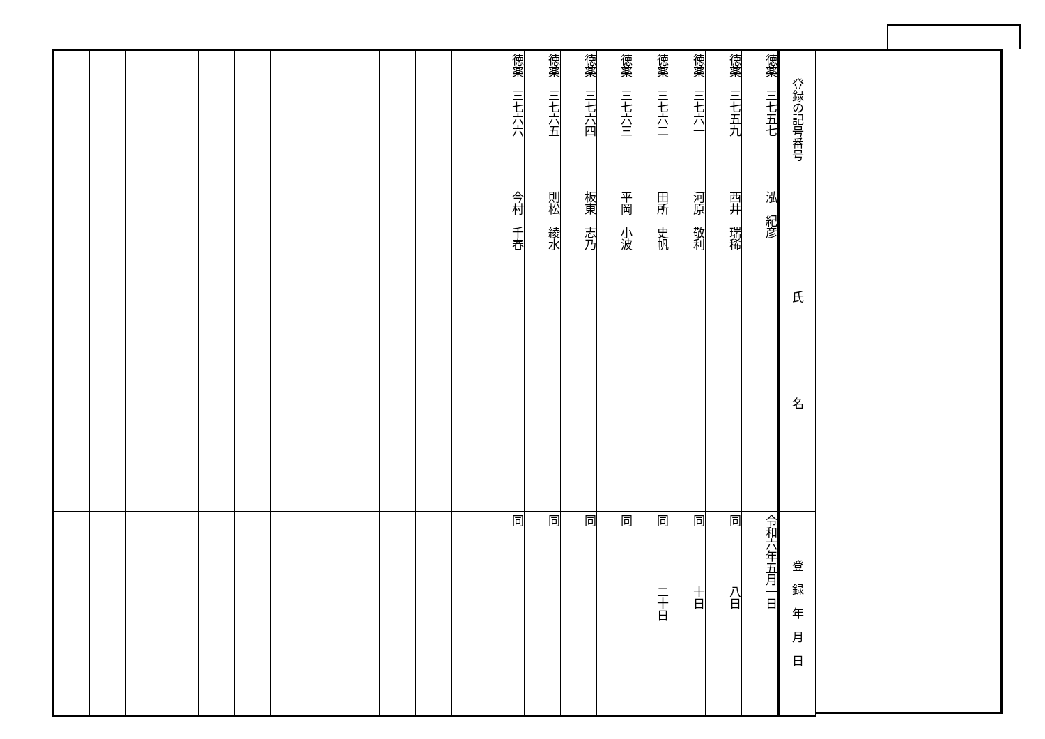| 登録の記号番号 | 氏 名 | 登 録 年 月 日 |
| --- | --- | --- |
| 徳薬 三七五七 | 泓 紀彦 | 令和六年五月一日 |
| 徳薬 三七五九 | 西井 瑞稀 | 同 八日 |
| 徳薬 三七六一 | 河原 敬利 | 同 十日 |
| 徳薬 三七六二 | 田所 史帆 | 同 二十日 |
| 徳薬 三七六三 | 平岡 小波 | 同 |
| 徳薬 三七六四 | 板東 志乃 | 同 |
| 徳薬 三七六五 | 則松 綾水 | 同 |
| 徳薬 三七六六 | 今村 千春 | 同 |